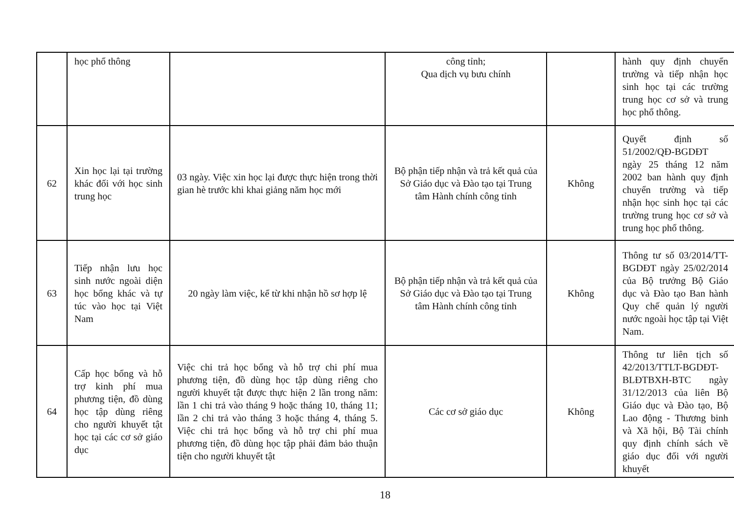| | học phổ thông | | công tỉnh; Qua dịch vụ bưu chính | | hành quy định chuyển trường và tiếp nhận học sinh học tại các trường trung học cơ sở và trung học phổ thông. |
| 62 | Xin học lại tại trường khác đối với học sinh trung học | 03 ngày. Việc xin học lại được thực hiện trong thời gian hè trước khi khai giảng năm học mới | Bộ phận tiếp nhận và trả kết quả của Sở Giáo dục và Đào tạo tại Trung tâm Hành chính công tỉnh | Không | Quyết định số 51/2002/QĐ-BGDĐT ngày 25 tháng 12 năm 2002 ban hành quy định chuyển trường và tiếp nhận học sinh học tại các trường trung học cơ sở và trung học phổ thông. |
| 63 | Tiếp nhận lưu học sinh nước ngoài diện học bổng khác và tự túc vào học tại Việt Nam | 20 ngày làm việc, kể từ khi nhận hồ sơ hợp lệ | Bộ phận tiếp nhận và trả kết quả của Sở Giáo dục và Đào tạo tại Trung tâm Hành chính công tỉnh | Không | Thông tư số 03/2014/TT-BGDĐT ngày 25/02/2014 của Bộ trưởng Bộ Giáo dục và Đào tạo Ban hành Quy chế quản lý người nước ngoài học tập tại Việt Nam. |
| 64 | Cấp học bổng và hỗ trợ kinh phí mua phương tiện, đồ dùng học tập dùng riêng cho người khuyết tật học tại các cơ sở giáo dục | Việc chi trả học bổng và hỗ trợ chi phí mua phương tiện, đồ dùng học tập dùng riêng cho người khuyết tật được thực hiện 2 lần trong năm: lần 1 chi trả vào tháng 9 hoặc tháng 10, tháng 11; lần 2 chi trả vào tháng 3 hoặc tháng 4, tháng 5. Việc chi trả học bổng và hỗ trợ chi phí mua phương tiện, đồ dùng học tập phải đảm bảo thuận tiện cho người khuyết tật | Các cơ sở giáo dục | Không | Thông tư liên tịch số 42/2013/TTLT-BGDĐT-BLĐTBXH-BTC ngày 31/12/2013 của liên Bộ Giáo dục và Đào tạo, Bộ Lao động - Thương binh và Xã hội, Bộ Tài chính quy định chính sách về giáo dục đối với người khuyết |
18